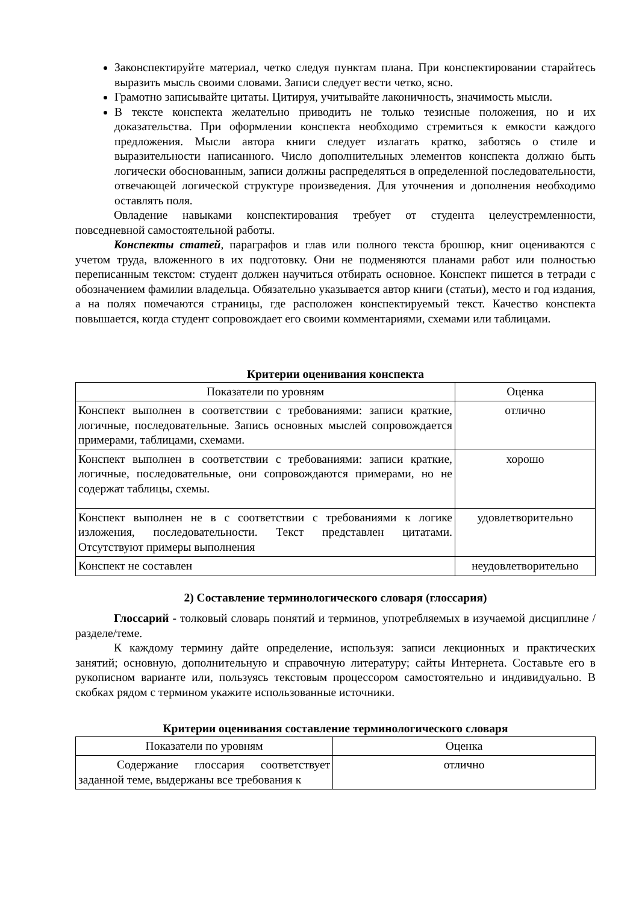Законспектируйте материал, четко следуя пунктам плана. При конспектировании старайтесь выразить мысль своими словами. Записи следует вести четко, ясно.
Грамотно записывайте цитаты. Цитируя, учитывайте лаконичность, значимость мысли.
В тексте конспекта желательно приводить не только тезисные положения, но и их доказательства. При оформлении конспекта необходимо стремиться к емкости каждого предложения. Мысли автора книги следует излагать кратко, заботясь о стиле и выразительности написанного. Число дополнительных элементов конспекта должно быть логически обоснованным, записи должны распределяться в определенной последовательности, отвечающей логической структуре произведения. Для уточнения и дополнения необходимо оставлять поля.
Овладение навыками конспектирования требует от студента целеустремленности, повседневной самостоятельной работы.
Конспекты статей, параграфов и глав или полного текста брошюр, книг оцениваются с учетом труда, вложенного в их подготовку. Они не подменяются планами работ или полностью переписанным текстом: студент должен научиться отбирать основное. Конспект пишется в тетради с обозначением фамилии владельца. Обязательно указывается автор книги (статьи), место и год издания, а на полях помечаются страницы, где расположен конспектируемый текст. Качество конспекта повышается, когда студент сопровождает его своими комментариями, схемами или таблицами.
Критерии оценивания конспекта
| Показатели по уровням | Оценка |
| --- | --- |
| Конспект выполнен в соответствии с требованиями: записи краткие, логичные, последовательные. Запись основных мыслей сопровождается примерами, таблицами, схемами. | отлично |
| Конспект выполнен в соответствии с требованиями: записи краткие, логичные, последовательные, они сопровождаются примерами, но не содержат таблицы, схемы. | хорошо |
| Конспект выполнен не в с соответствии с требованиями к логике изложения, последовательности. Текст представлен цитатами. Отсутствуют примеры выполнения | удовлетворительно |
| Конспект не составлен | неудовлетворительно |
2) Составление терминологического словаря (глоссария)
Глоссарий - толковый словарь понятий и терминов, употребляемых в изучаемой дисциплине /разделе/теме.
К каждому термину дайте определение, используя: записи лекционных и практических занятий; основную, дополнительную и справочную литературу; сайты Интернета. Составьте его в рукописном варианте или, пользуясь текстовым процессором самостоятельно и индивидуально. В скобках рядом с термином укажите использованные источники.
Критерии оценивания составление терминологического словаря
| Показатели по уровням | Оценка |
| --- | --- |
| Содержание глоссария соответствует заданной теме, выдержаны все требования к | отлично |